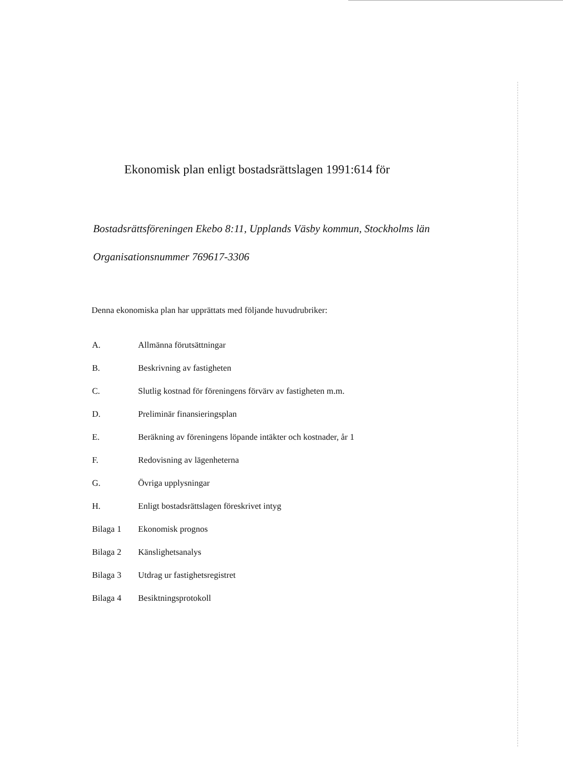Ekonomisk plan enligt bostadsrättslagen 1991:614 för
Bostadsrättsföreningen Ekebo 8:11, Upplands Väsby kommun, Stockholms län
Organisationsnummer 769617-3306
Denna ekonomiska plan har upprättats med följande huvudrubriker:
| A. | Allmänna förutsättningar |
| B. | Beskrivning av fastigheten |
| C. | Slutlig kostnad för föreningens förvärv av fastigheten m.m. |
| D. | Preliminär finansieringsplan |
| E. | Beräkning av föreningens löpande intäkter och kostnader, år 1 |
| F. | Redovisning av lägenheterna |
| G. | Övriga upplysningar |
| H. | Enligt bostadsrättslagen föreskrivet intyg |
| Bilaga 1 | Ekonomisk prognos |
| Bilaga 2 | Känslighetsanalys |
| Bilaga 3 | Utdrag ur fastighetsregistret |
| Bilaga 4 | Besiktningsprotokoll |